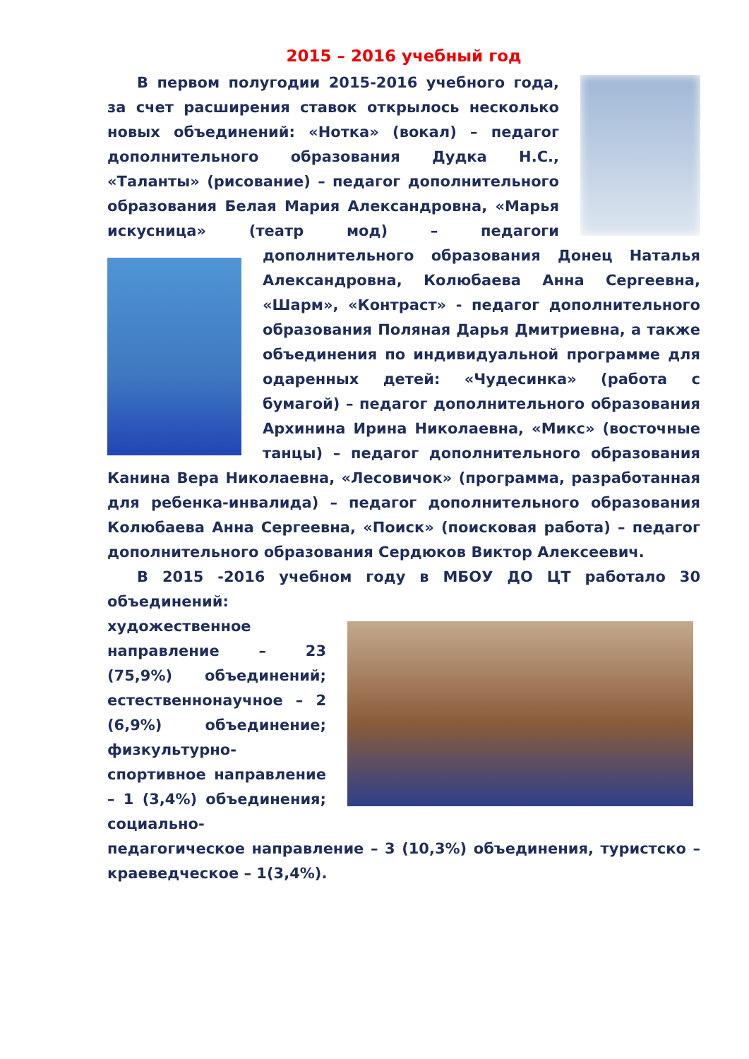2015 – 2016 учебный год
В первом полугодии 2015-2016 учебного года, за счет расширения ставок открылось несколько новых объединений: «Нотка» (вокал) – педагог дополнительного образования Дудка Н.С., «Таланты» (рисование) – педагог дополнительного образования Белая Мария Александровна, «Марья искусница» (театр мод) – педагоги дополнительного образования Донец Наталья Александровна, Колюбаева Анна Сергеевна, «Шарм», «Контраст» - педагог дополнительного образования Поляная Дарья Дмитриевна, а также объединения по индивидуальной программе для одаренных детей: «Чудесинка» (работа с бумагой) – педагог дополнительного образования Архинина Ирина Николаевна, «Микс» (восточные танцы) – педагог дополнительного образования Канина Вера Николаевна, «Лесовичок» (программа, разработанная для ребенка-инвалида) – педагог дополнительного образования Колюбаева Анна Сергеевна, «Поиск» (поисковая работа) – педагог дополнительного образования Сердюков Виктор Алексеевич.
В 2015 -2016 учебном году в МБОУ ДО ЦТ работало 30 объединений:
художественное направление – 23 (75,9%) объединений; естественнонаучное – 2 (6,9%) объединение; физкультурно-спортивное направление – 1 (3,4%) объединения; социально-педагогическое направление – 3 (10,3%) объединения, туристско – краеведческое – 1(3,4%).